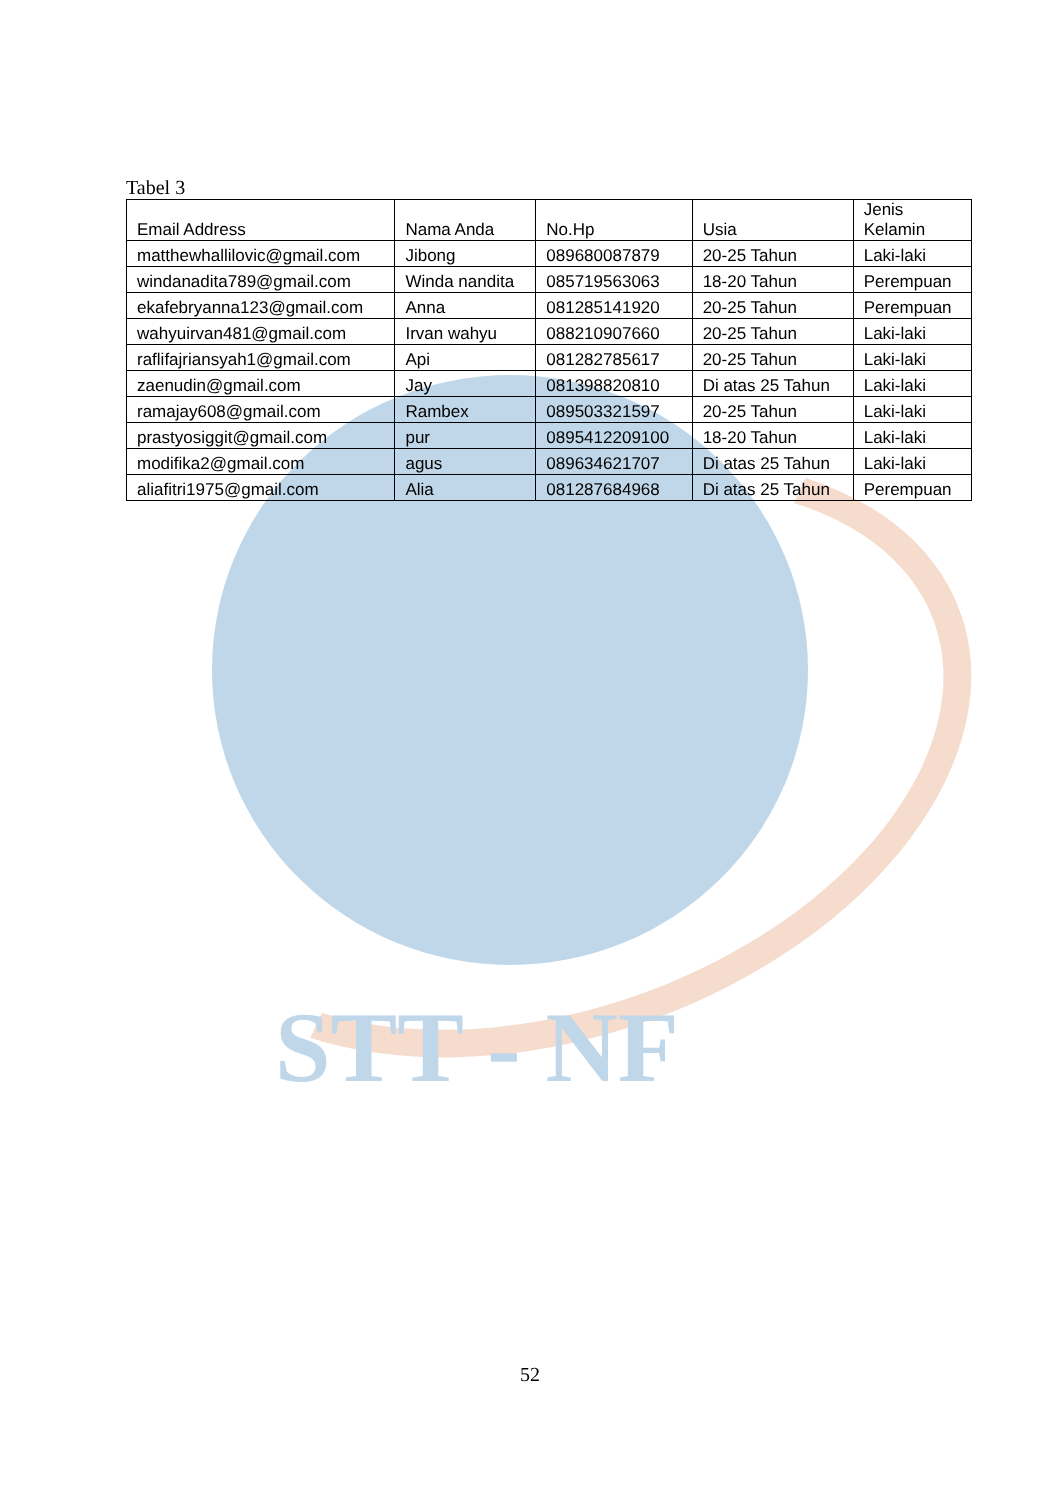STT - NF
Tabel 3
| Email Address | Nama Anda | No.Hp | Usia | Jenis Kelamin |
| --- | --- | --- | --- | --- |
| matthewhallilovic@gmail.com | Jibong | 089680087879 | 20-25 Tahun | Laki-laki |
| windanadita789@gmail.com | Winda nandita | 085719563063 | 18-20 Tahun | Perempuan |
| ekafebryanna123@gmail.com | Anna | 081285141920 | 20-25 Tahun | Perempuan |
| wahyuirvan481@gmail.com | Irvan wahyu | 088210907660 | 20-25 Tahun | Laki-laki |
| raflifajriansyah1@gmail.com | Api | 081282785617 | 20-25 Tahun | Laki-laki |
| zaenudin@gmail.com | Jay | 081398820810 | Di atas 25 Tahun | Laki-laki |
| ramajay608@gmail.com | Rambex | 089503321597 | 20-25 Tahun | Laki-laki |
| prastyosiggit@gmail.com | pur | 0895412209100 | 18-20 Tahun | Laki-laki |
| modifika2@gmail.com | agus | 089634621707 | Di atas 25 Tahun | Laki-laki |
| aliafitri1975@gmail.com | Alia | 081287684968 | Di atas 25 Tahun | Perempuan |
52